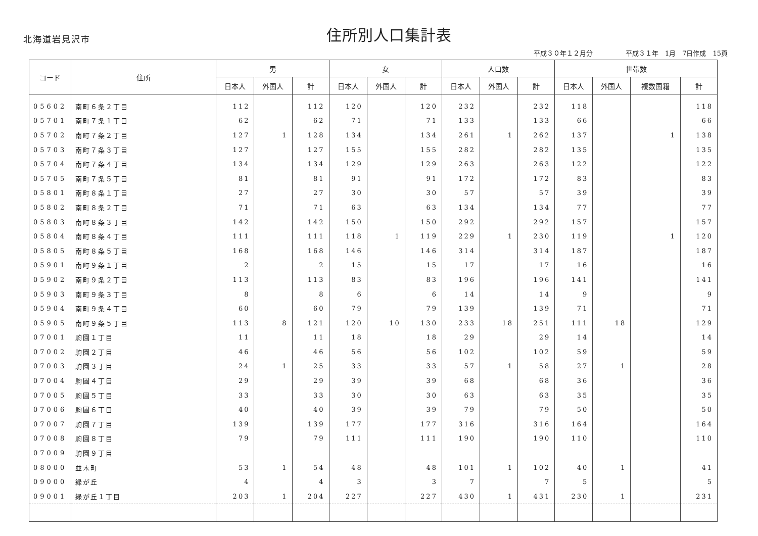北海道岩見沢市
住所別人口集計表
平成３０年１２月分　　　　　平成３１年　1月　7日作成　15頁
| コード | 住所 | 男 | | | 女 | | | 人口数 | | | 世帯数 | | | |
| --- | --- | --- | --- | --- | --- | --- | --- | --- | --- | --- | --- | --- | --- | --- |
| | | 日本人 | 外国人 | 計 | 日本人 | 外国人 | 計 | 日本人 | 外国人 | 計 | 日本人 | 外国人 | 複数国籍 | 計 |
| 05602 | 南町６条２丁目 | 112 | | 112 | 120 | | 120 | 232 | | 232 | 118 | | | 118 |
| 05701 | 南町７条１丁目 | 62 | | 62 | 71 | | 71 | 133 | | 133 | 66 | | | 66 |
| 05702 | 南町７条２丁目 | 127 | 1 | 128 | 134 | | 134 | 261 | 1 | 262 | 137 | | 1 | 138 |
| 05703 | 南町７条３丁目 | 127 | | 127 | 155 | | 155 | 282 | | 282 | 135 | | | 135 |
| 05704 | 南町７条４丁目 | 134 | | 134 | 129 | | 129 | 263 | | 263 | 122 | | | 122 |
| 05705 | 南町７条５丁目 | 81 | | 81 | 91 | | 91 | 172 | | 172 | 83 | | | 83 |
| 05801 | 南町８条１丁目 | 27 | | 27 | 30 | | 30 | 57 | | 57 | 39 | | | 39 |
| 05802 | 南町８条２丁目 | 71 | | 71 | 63 | | 63 | 134 | | 134 | 77 | | | 77 |
| 05803 | 南町８条３丁目 | 142 | | 142 | 150 | | 150 | 292 | | 292 | 157 | | | 157 |
| 05804 | 南町８条４丁目 | 111 | | 111 | 118 | 1 | 119 | 229 | 1 | 230 | 119 | | 1 | 120 |
| 05805 | 南町８条５丁目 | 168 | | 168 | 146 | | 146 | 314 | | 314 | 187 | | | 187 |
| 05901 | 南町９条１丁目 | 2 | | 2 | 15 | | 15 | 17 | | 17 | 16 | | | 16 |
| 05902 | 南町９条２丁目 | 113 | | 113 | 83 | | 83 | 196 | | 196 | 141 | | | 141 |
| 05903 | 南町９条３丁目 | 8 | | 8 | 6 | | 6 | 14 | | 14 | 9 | | | 9 |
| 05904 | 南町９条４丁目 | 60 | | 60 | 79 | | 79 | 139 | | 139 | 71 | | | 71 |
| 05905 | 南町９条５丁目 | 113 | 8 | 121 | 120 | 10 | 130 | 233 | 18 | 251 | 111 | 18 | | 129 |
| 07001 | 駒園１丁目 | 11 | | 11 | 18 | | 18 | 29 | | 29 | 14 | | | 14 |
| 07002 | 駒園２丁目 | 46 | | 46 | 56 | | 56 | 102 | | 102 | 59 | | | 59 |
| 07003 | 駒園３丁目 | 24 | 1 | 25 | 33 | | 33 | 57 | 1 | 58 | 27 | 1 | | 28 |
| 07004 | 駒園４丁目 | 29 | | 29 | 39 | | 39 | 68 | | 68 | 36 | | | 36 |
| 07005 | 駒園５丁目 | 33 | | 33 | 30 | | 30 | 63 | | 63 | 35 | | | 35 |
| 07006 | 駒園６丁目 | 40 | | 40 | 39 | | 39 | 79 | | 79 | 50 | | | 50 |
| 07007 | 駒園７丁目 | 139 | | 139 | 177 | | 177 | 316 | | 316 | 164 | | | 164 |
| 07008 | 駒園８丁目 | 79 | | 79 | 111 | | 111 | 190 | | 190 | 110 | | | 110 |
| 07009 | 駒園９丁目 | | | | | | | | | | | | | |
| 08000 | 並木町 | 53 | 1 | 54 | 48 | | 48 | 101 | 1 | 102 | 40 | 1 | | 41 |
| 09000 | 緑が丘 | 4 | | 4 | 3 | | 3 | 7 | | 7 | 5 | | | 5 |
| 09001 | 緑が丘１丁目 | 203 | 1 | 204 | 227 | | 227 | 430 | 1 | 431 | 230 | 1 | | 231 |